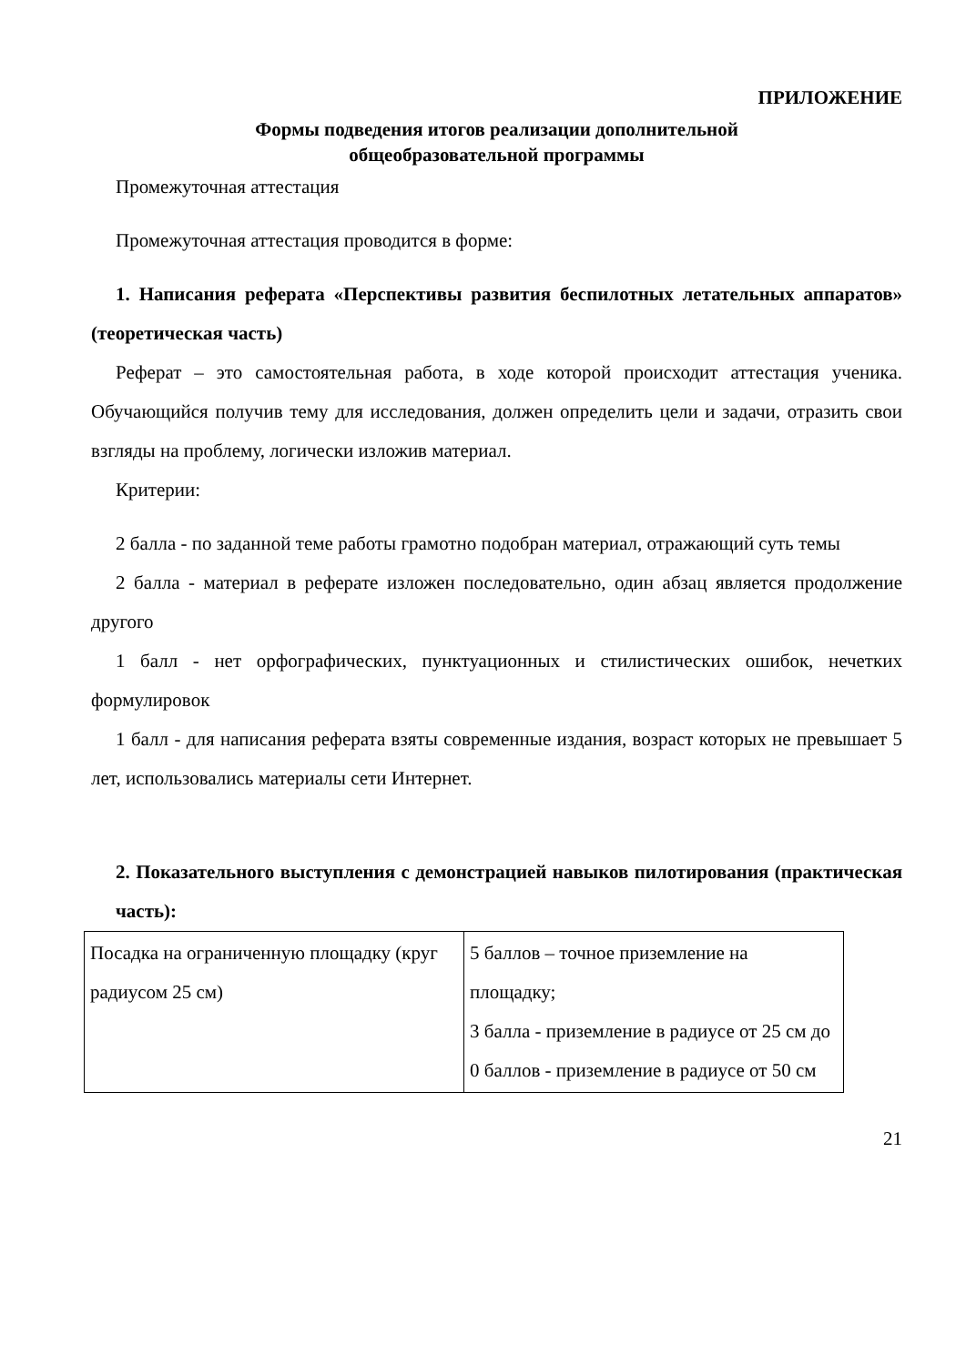ПРИЛОЖЕНИЕ
Формы подведения итогов реализации дополнительной
общеобразовательной программы
Промежуточная аттестация
Промежуточная аттестация проводится в форме:
1. Написания реферата «Перспективы развития беспилотных летательных аппаратов» (теоретическая часть)
Реферат – это самостоятельная работа, в ходе которой происходит аттестация ученика. Обучающийся получив тему для исследования, должен определить цели и задачи, отразить свои взгляды на проблему, логически изложив материал.
Критерии:
2 балла - по заданной теме работы грамотно подобран материал, отражающий суть темы
2 балла - материал в реферате изложен последовательно, один абзац является продолжение другого
1 балл - нет орфографических, пунктуационных и стилистических ошибок, нечетких формулировок
1 балл - для написания реферата взяты современные издания, возраст которых не превышает 5 лет, использовались материалы сети Интернет.
2. Показательного выступления с демонстрацией навыков пилотирования (практическая часть):
| Посадка на ограниченную площадку (круг радиусом 25 см) | 5 баллов – точное приземление на площадку; 3 балла - приземление в радиусе от 25 см до 0 баллов - приземление в радиусе от 50 см |
21